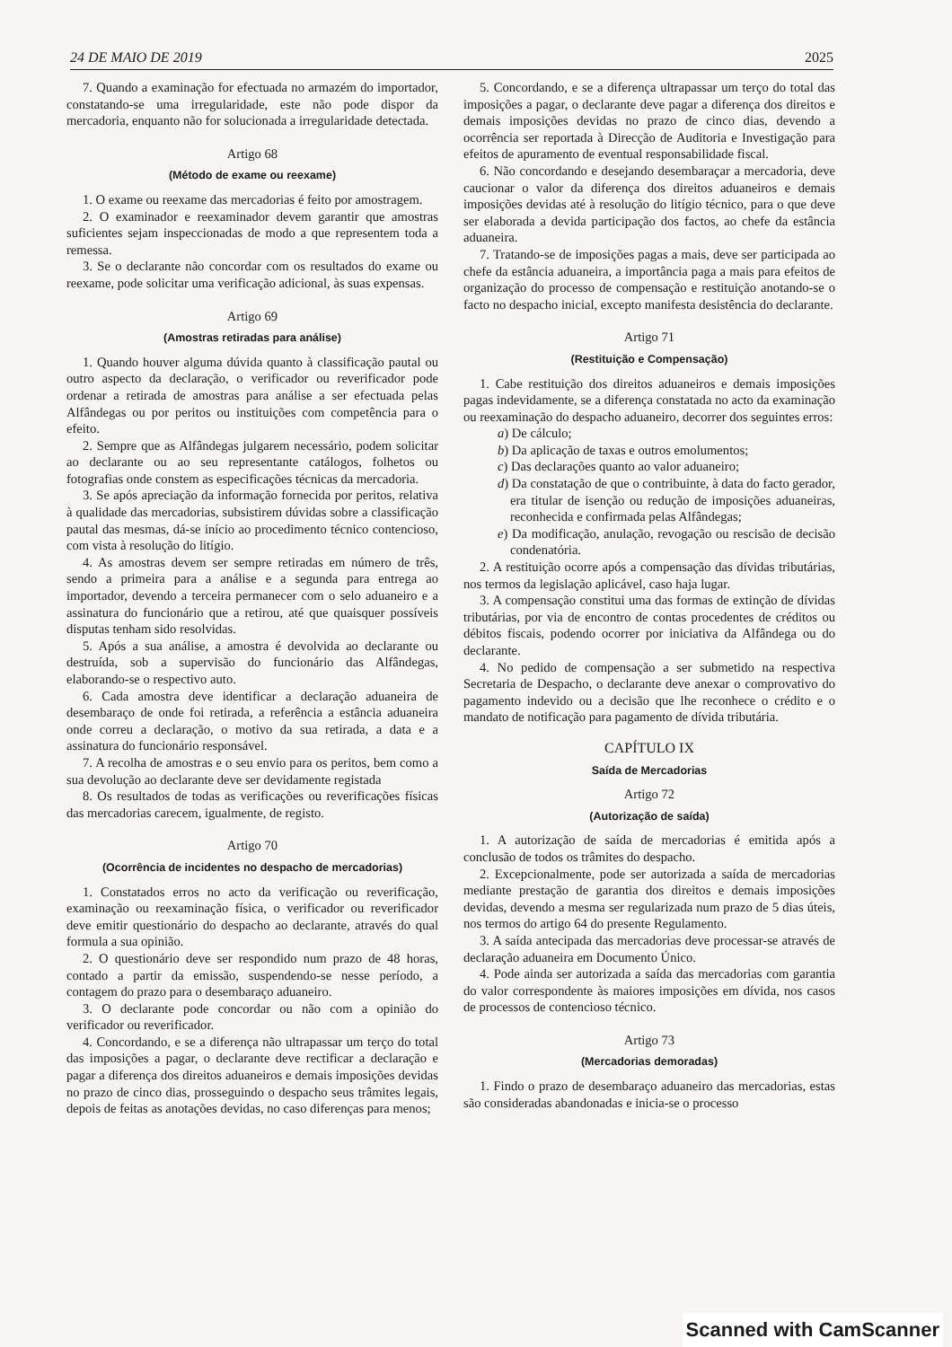24 DE MAIO DE 2019 2025
7. Quando a examinação for efectuada no armazém do importador, constatando-se uma irregularidade, este não pode dispor da mercadoria, enquanto não for solucionada a irregularidade detectada.
Artigo 68
(Método de exame ou reexame)
1. O exame ou reexame das mercadorias é feito por amostragem.
2. O examinador e reexaminador devem garantir que amostras suficientes sejam inspeccionadas de modo a que representem toda a remessa.
3. Se o declarante não concordar com os resultados do exame ou reexame, pode solicitar uma verificação adicional, às suas expensas.
Artigo 69
(Amostras retiradas para análise)
1. Quando houver alguma dúvida quanto à classificação pautal ou outro aspecto da declaração, o verificador ou reverificador pode ordenar a retirada de amostras para análise a ser efectuada pelas Alfândegas ou por peritos ou instituições com competência para o efeito.
2. Sempre que as Alfândegas julgarem necessário, podem solicitar ao declarante ou ao seu representante catálogos, folhetos ou fotografias onde constem as especificações técnicas da mercadoria.
3. Se após apreciação da informação fornecida por peritos, relativa à qualidade das mercadorias, subsistirem dúvidas sobre a classificação pautal das mesmas, dá-se início ao procedimento técnico contencioso, com vista à resolução do litígio.
4. As amostras devem ser sempre retiradas em número de três, sendo a primeira para a análise e a segunda para entrega ao importador, devendo a terceira permanecer com o selo aduaneiro e a assinatura do funcionário que a retirou, até que quaisquer possíveis disputas tenham sido resolvidas.
5. Após a sua análise, a amostra é devolvida ao declarante ou destruída, sob a supervisão do funcionário das Alfândegas, elaborando-se o respectivo auto.
6. Cada amostra deve identificar a declaração aduaneira de desembaraço de onde foi retirada, a referência a estância aduaneira onde correu a declaração, o motivo da sua retirada, a data e a assinatura do funcionário responsável.
7. A recolha de amostras e o seu envio para os peritos, bem como a sua devolução ao declarante deve ser devidamente registada
8. Os resultados de todas as verificações ou reverificações físicas das mercadorias carecem, igualmente, de registo.
Artigo 70
(Ocorrência de incidentes no despacho de mercadorias)
1. Constatados erros no acto da verificação ou reverificação, examinação ou reexaminação física, o verificador ou reverificador deve emitir questionário do despacho ao declarante, através do qual formula a sua opinião.
2. O questionário deve ser respondido num prazo de 48 horas, contado a partir da emissão, suspendendo-se nesse período, a contagem do prazo para o desembaraço aduaneiro.
3. O declarante pode concordar ou não com a opinião do verificador ou reverificador.
4. Concordando, e se a diferença não ultrapassar um terço do total das imposições a pagar, o declarante deve rectificar a declaração e pagar a diferença dos direitos aduaneiros e demais imposições devidas no prazo de cinco dias, prosseguindo o despacho seus trâmites legais, depois de feitas as anotações devidas, no caso diferenças para menos;
5. Concordando, e se a diferença ultrapassar um terço do total das imposições a pagar, o declarante deve pagar a diferença dos direitos e demais imposições devidas no prazo de cinco dias, devendo a ocorrência ser reportada à Direcção de Auditoria e Investigação para efeitos de apuramento de eventual responsabilidade fiscal.
6. Não concordando e desejando desembaraçar a mercadoria, deve caucionar o valor da diferença dos direitos aduaneiros e demais imposições devidas até à resolução do litígio técnico, para o que deve ser elaborada a devida participação dos factos, ao chefe da estância aduaneira.
7. Tratando-se de imposições pagas a mais, deve ser participada ao chefe da estância aduaneira, a importância paga a mais para efeitos de organização do processo de compensação e restituição anotando-se o facto no despacho inicial, excepto manifesta desistência do declarante.
Artigo 71
(Restituição e Compensação)
1. Cabe restituição dos direitos aduaneiros e demais imposições pagas indevidamente, se a diferença constatada no acto da examinação ou reexaminação do despacho aduaneiro, decorrer dos seguintes erros:
a) De cálculo;
b) Da aplicação de taxas e outros emolumentos;
c) Das declarações quanto ao valor aduaneiro;
d) Da constatação de que o contribuinte, à data do facto gerador, era titular de isenção ou redução de imposições aduaneiras, reconhecida e confirmada pelas Alfândegas;
e) Da modificação, anulação, revogação ou rescisão de decisão condenatória.
2. A restituição ocorre após a compensação das dívidas tributárias, nos termos da legislação aplicável, caso haja lugar.
3. A compensação constitui uma das formas de extinção de dívidas tributárias, por via de encontro de contas procedentes de créditos ou débitos fiscais, podendo ocorrer por iniciativa da Alfândega ou do declarante.
4. No pedido de compensação a ser submetido na respectiva Secretaria de Despacho, o declarante deve anexar o comprovativo do pagamento indevido ou a decisão que lhe reconhece o crédito e o mandato de notificação para pagamento de dívida tributária.
CAPÍTULO IX
Saída de Mercadorias
Artigo 72
(Autorização de saída)
1. A autorização de saída de mercadorias é emitida após a conclusão de todos os trâmites do despacho.
2. Excepcionalmente, pode ser autorizada a saída de mercadorias mediante prestação de garantia dos direitos e demais imposições devidas, devendo a mesma ser regularizada num prazo de 5 dias úteis, nos termos do artigo 64 do presente Regulamento.
3. A saída antecipada das mercadorias deve processar-se através de declaração aduaneira em Documento Único.
4. Pode ainda ser autorizada a saída das mercadorias com garantia do valor correspondente às maiores imposições em dívida, nos casos de processos de contencioso técnico.
Artigo 73
(Mercadorias demoradas)
1. Findo o prazo de desembaraço aduaneiro das mercadorias, estas são consideradas abandonadas e inicia-se o processo
Scanned with CamScanner